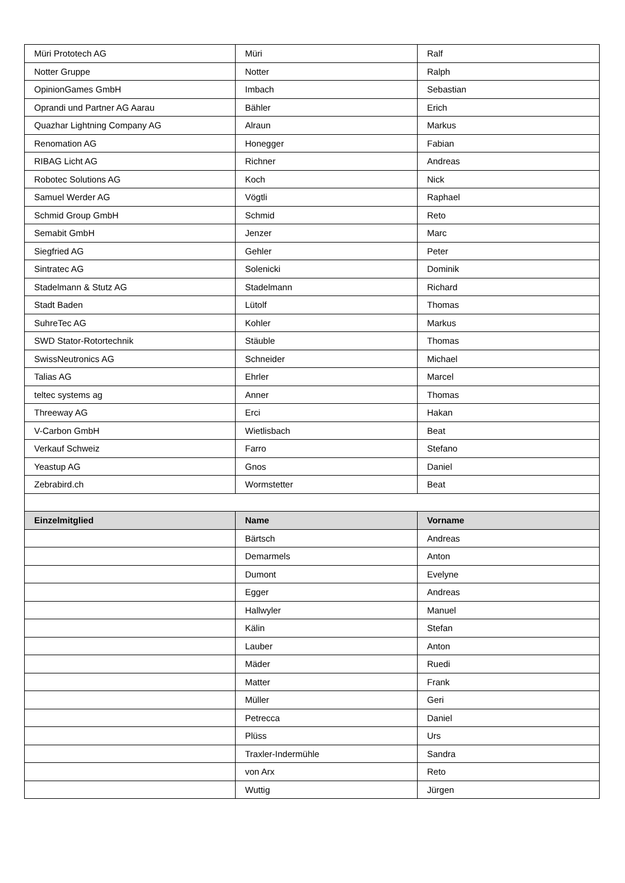| Müri Prototech AG | Müri | Ralf |
| Notter Gruppe | Notter | Ralph |
| OpinionGames GmbH | Imbach | Sebastian |
| Oprandi und Partner AG Aarau | Bähler | Erich |
| Quazhar Lightning Company AG | Alraun | Markus |
| Renomation AG | Honegger | Fabian |
| RIBAG Licht AG | Richner | Andreas |
| Robotec Solutions AG | Koch | Nick |
| Samuel Werder AG | Vögtli | Raphael |
| Schmid Group GmbH | Schmid | Reto |
| Semabit GmbH | Jenzer | Marc |
| Siegfried AG | Gehler | Peter |
| Sintratec AG | Solenicki | Dominik |
| Stadelmann & Stutz AG | Stadelmann | Richard |
| Stadt Baden | Lütolf | Thomas |
| SuhreTec AG | Kohler | Markus |
| SWD Stator-Rotortechnik | Stäuble | Thomas |
| SwissNeutronics AG | Schneider | Michael |
| Talias AG | Ehrler | Marcel |
| teltec systems ag | Anner | Thomas |
| Threeway AG | Erci | Hakan |
| V-Carbon GmbH | Wietlisbach | Beat |
| Verkauf Schweiz | Farro | Stefano |
| Yeastup AG | Gnos | Daniel |
| Zebrabird.ch | Wormstetter | Beat |
| Einzelmitglied | Name | Vorname |
| | Bärtsch | Andreas |
| | Demarmels | Anton |
| | Dumont | Evelyne |
| | Egger | Andreas |
| | Hallwyler | Manuel |
| | Kälin | Stefan |
| | Lauber | Anton |
| | Mäder | Ruedi |
| | Matter | Frank |
| | Müller | Geri |
| | Petrecca | Daniel |
| | Plüss | Urs |
| | Traxler-Indermühle | Sandra |
| | von Arx | Reto |
| | Wuttig | Jürgen |